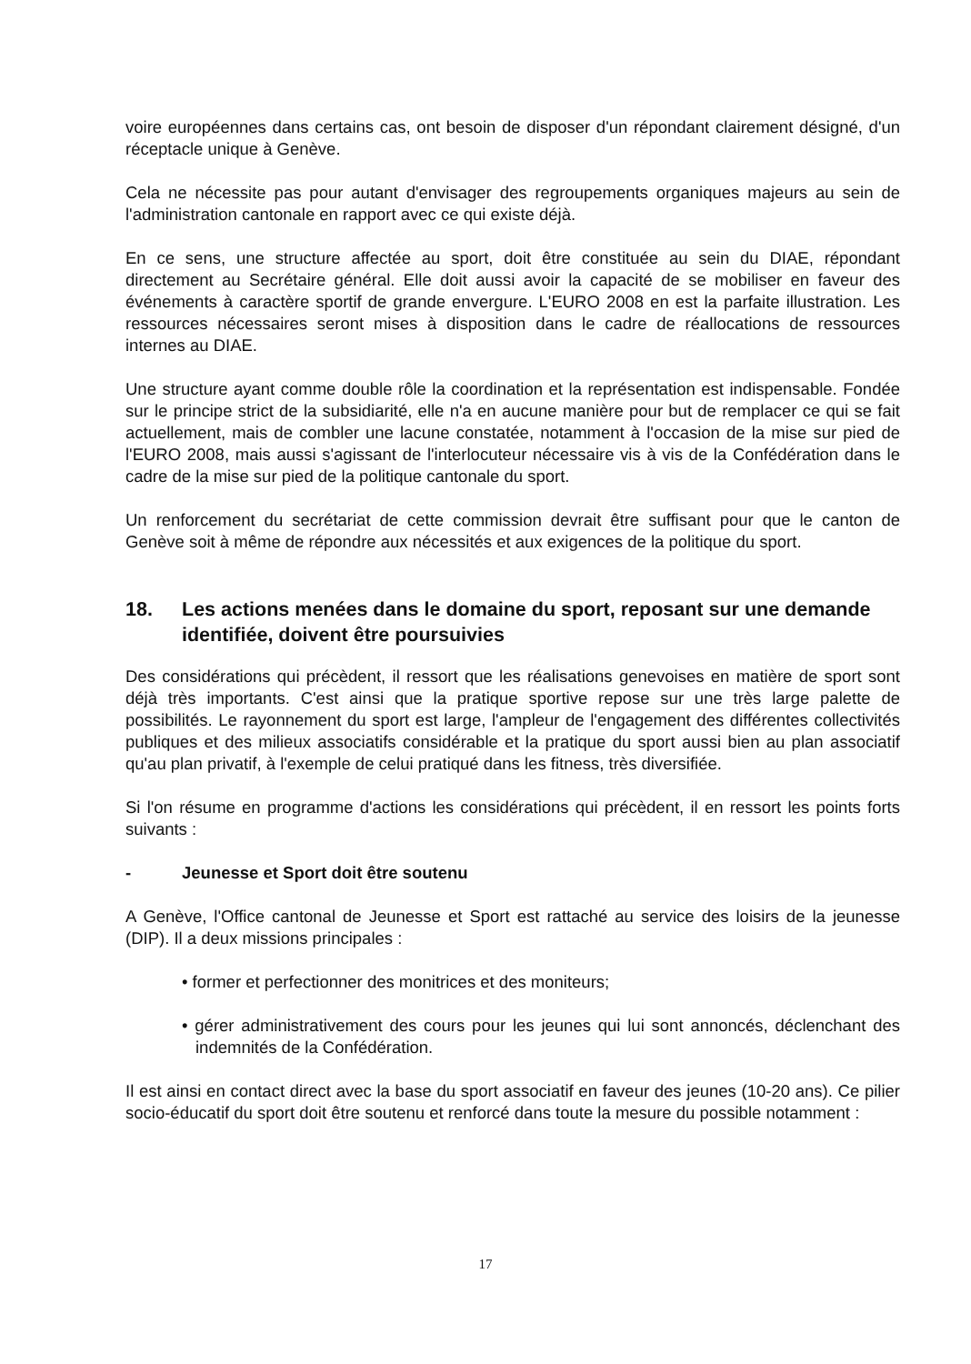voire européennes dans certains cas, ont besoin de disposer d'un répondant clairement désigné, d'un réceptacle unique à Genève.
Cela ne nécessite pas pour autant d'envisager des regroupements organiques majeurs au sein de l'administration cantonale en rapport avec ce qui existe déjà.
En ce sens, une structure affectée au sport, doit être constituée au sein du DIAE, répondant directement au Secrétaire général. Elle doit aussi avoir la capacité de se mobiliser en faveur des événements à caractère sportif de grande envergure. L'EURO 2008 en est la parfaite illustration. Les ressources nécessaires seront mises à disposition dans le cadre de réallocations de ressources internes au DIAE.
Une structure ayant comme double rôle la coordination et la représentation est indispensable. Fondée sur le principe strict de la subsidiarité, elle n'a en aucune manière pour but de remplacer ce qui se fait actuellement, mais de combler une lacune constatée, notamment à l'occasion de la mise sur pied de l'EURO 2008, mais aussi s'agissant de l'interlocuteur nécessaire vis à vis de la Confédération dans le cadre de la mise sur pied de la politique cantonale du sport.
Un renforcement du secrétariat de cette commission devrait être suffisant pour que le canton de Genève soit à même de répondre aux nécessités et aux exigences de la politique du sport.
18. Les actions menées dans le domaine du sport, reposant sur une demande identifiée, doivent être poursuivies
Des considérations qui précèdent, il ressort que les réalisations genevoises en matière de sport sont déjà très importants. C'est ainsi que la pratique sportive repose sur une très large palette de possibilités. Le rayonnement du sport est large, l'ampleur de l'engagement des différentes collectivités publiques et des milieux associatifs considérable et la pratique du sport aussi bien au plan associatif qu'au plan privatif, à l'exemple de celui pratiqué dans les fitness, très diversifiée.
Si l'on résume en programme d'actions les considérations qui précèdent, il en ressort les points forts suivants :
- Jeunesse et Sport doit être soutenu
A Genève, l'Office cantonal de Jeunesse et Sport est rattaché au service des loisirs de la jeunesse (DIP). Il a deux missions principales :
• former et perfectionner des monitrices et des moniteurs;
• gérer administrativement des cours pour les jeunes qui lui sont annoncés, déclenchant des indemnités de la Confédération.
Il est ainsi en contact direct avec la base du sport associatif en faveur des jeunes (10-20 ans). Ce pilier socio-éducatif du sport doit être soutenu et renforcé dans toute la mesure du possible notamment :
17